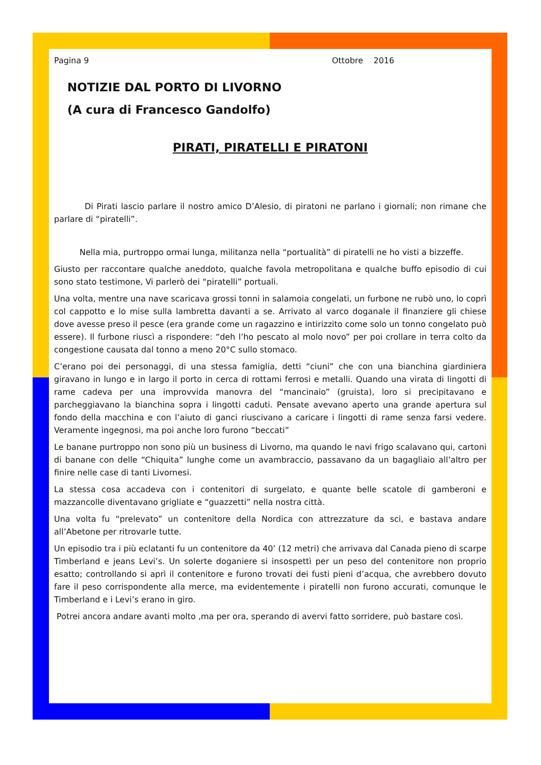Pagina 9 Ottobre 2016
NOTIZIE DAL PORTO DI LIVORNO
(A cura di Francesco Gandolfo)
PIRATI, PIRATELLI E PIRATONI
Di Pirati lascio parlare il nostro amico D’Alesio, di piratoni ne parlano i giornali; non rimane che parlare di “piratelli”.
Nella mia, purtroppo ormai lunga, militanza nella “portualità” di piratelli ne ho visti a bizzeffe.
Giusto per raccontare qualche aneddoto, qualche favola metropolitana e qualche buffo episodio di cui sono stato testimone, Vi parlerò dei “piratelli” portuali.
Una volta, mentre una nave scaricava grossi tonni in salamoia congelati, un furbone ne rubò uno, lo coprì col cappotto e lo mise sulla lambretta davanti a se. Arrivato al varco doganale il finanziere gli chiese dove avesse preso il pesce (era grande come un ragazzino e intirizzito come solo un tonno congelato può essere). Il furbone riuscì a rispondere: “deh l’ho pescato al molo novo” per poi crollare in terra colto da congestione causata dal tonno a meno 20°C sullo stomaco.
C’erano poi dei personaggi, di una stessa famiglia, detti “ciuni” che con una bianchina giardiniera giravano in lungo e in largo il porto in cerca di rottami ferrosi e metalli. Quando una virata di lingotti di rame cadeva per una improvvida manovra del “mancinaio” (gruista), loro si precipitavano e parcheggiavano la bianchina sopra i lingotti caduti. Pensate avevano aperto una grande apertura sul fondo della macchina e con l’aiuto di ganci riuscivano a caricare i lingotti di rame senza farsi vedere. Veramente ingegnosi, ma poi anche loro furono “beccati”
Le banane purtroppo non sono più un business di Livorno, ma quando le navi frigo scalavano qui, cartoni di banane con delle “Chiquita” lunghe come un avambraccio, passavano da un bagagliaio all’altro per finire nelle case di tanti Livornesi.
La stessa cosa accadeva con i contenitori di surgelato, e quante belle scatole di gamberoni e mazzancolle diventavano grigliate e “guazzetti” nella nostra città.
Una volta fu “prelevato” un contenitore della Nordica con attrezzature da sci, e bastava andare all’Abetone per ritrovarle tutte.
Un episodio tra i più eclatanti fu un contenitore da 40’ (12 metri) che arrivava dal Canada pieno di scarpe Timberland e jeans Levi’s. Un solerte doganiere si insospettì per un peso del contenitore non proprio esatto; controllando si aprì il contenitore e furono trovati dei fusti pieni d’acqua, che avrebbero dovuto fare il peso corrispondente alla merce, ma evidentemente i piratelli non furono accurati, comunque le Timberland e i Levi’s erano in giro.
Potrei ancora andare avanti molto ,ma per ora, sperando di avervi fatto sorridere, può bastare così.